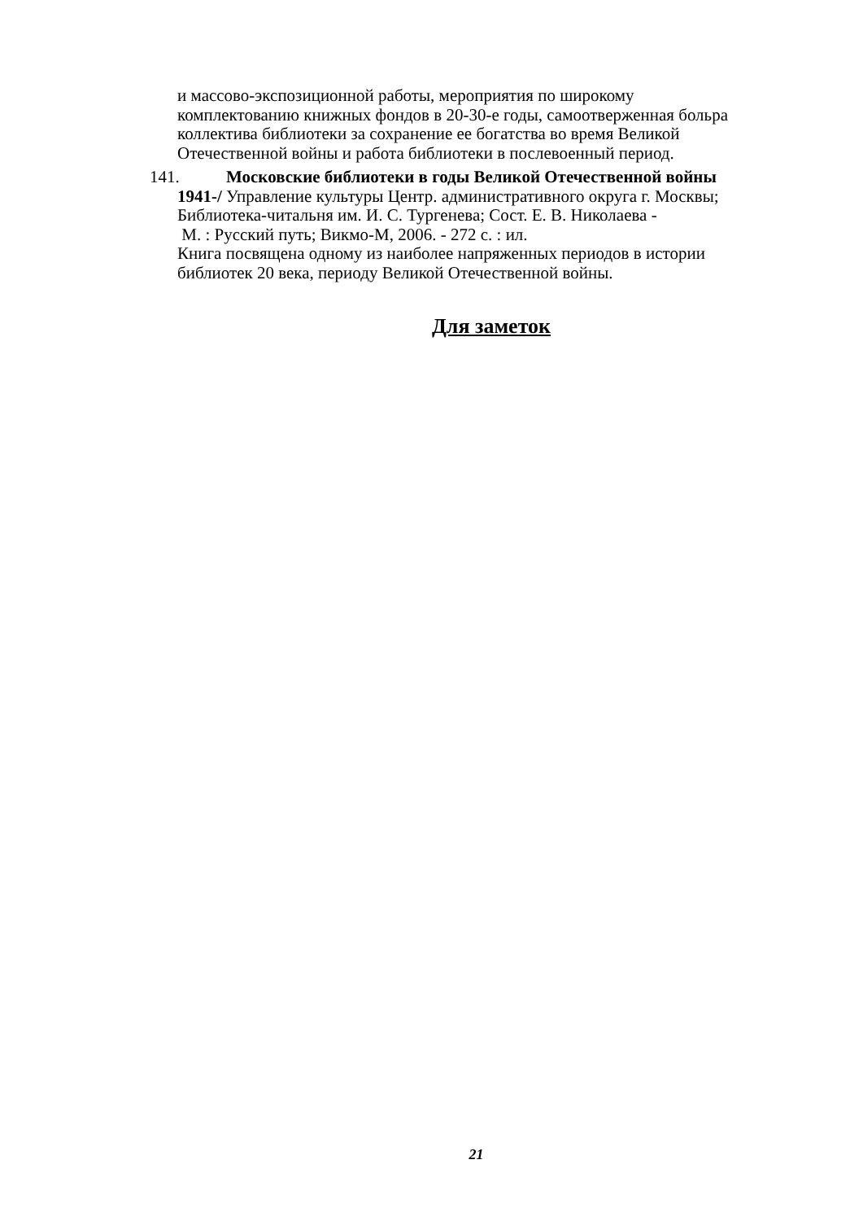и массово-экспозиционной работы, мероприятия по широкому
комплектованию книжных фондов в 20-30-е годы, самоотверженная больра
коллектива библиотеки за сохранение ее богатства во время Великой
Отечественной войны и работа библиотеки в послевоенный период.
141. Московские библиотеки в годы Великой Отечественной войны
1941-/ Управление культуры Центр. административного округа г. Москвы;
Библиотека-читальня им. И. С. Тургенева; Сост. Е. В. Николаева -
М. : Русский путь; Викмо-М, 2006. - 272 с. : ил.
Книга посвящена одному из наиболее напряженных периодов в истории
библиотек 20 века, периоду Великой Отечественной войны.
Для заметок
21